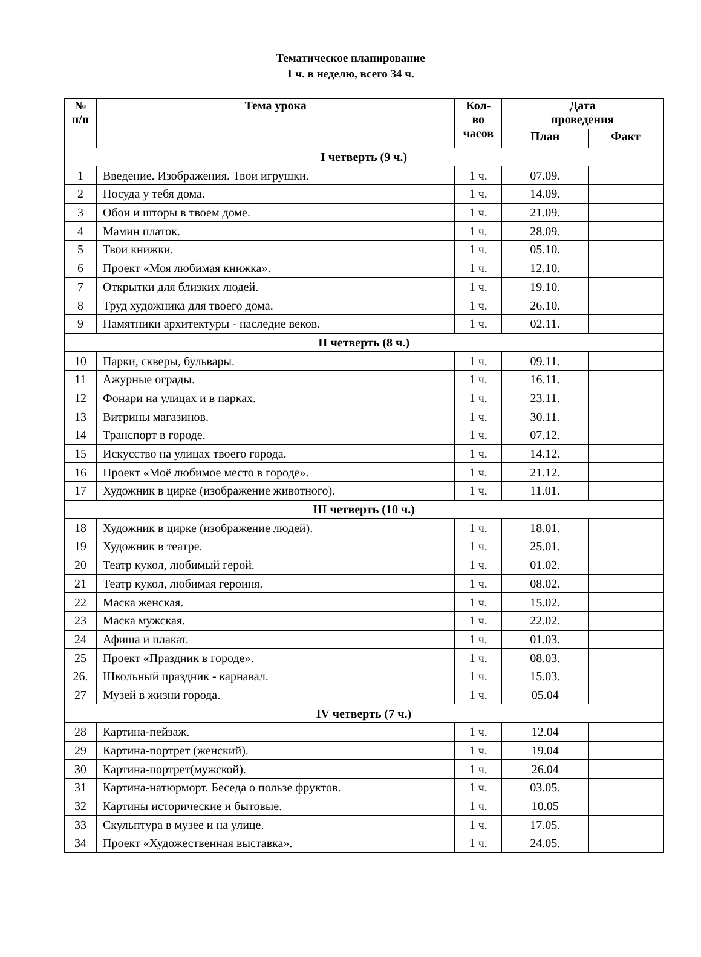Тематическое планирование
1 ч. в неделю, всего 34 ч.
| № п/п | Тема урока | Кол- во часов | Дата проведения | |
| --- | --- | --- | --- | --- |
| | | | План | Факт |
| I четверть (9 ч.) | | | | |
| 1 | Введение. Изображения. Твои игрушки. | 1 ч. | 07.09. | |
| 2 | Посуда у тебя дома. | 1 ч. | 14.09. | |
| 3 | Обои и шторы в твоем доме. | 1 ч. | 21.09. | |
| 4 | Мамин платок. | 1 ч. | 28.09. | |
| 5 | Твои книжки. | 1 ч. | 05.10. | |
| 6 | Проект «Моя любимая книжка». | 1 ч. | 12.10. | |
| 7 | Открытки для близких людей. | 1 ч. | 19.10. | |
| 8 | Труд художника для твоего дома. | 1 ч. | 26.10. | |
| 9 | Памятники архитектуры - наследие веков. | 1 ч. | 02.11. | |
| II четверть (8 ч.) | | | | |
| 10 | Парки, скверы, бульвары. | 1 ч. | 09.11. | |
| 11 | Ажурные ограды. | 1 ч. | 16.11. | |
| 12 | Фонари на улицах и в парках. | 1 ч. | 23.11. | |
| 13 | Витрины магазинов. | 1 ч. | 30.11. | |
| 14 | Транспорт в городе. | 1 ч. | 07.12. | |
| 15 | Искусство на улицах твоего города. | 1 ч. | 14.12. | |
| 16 | Проект «Моё любимое место в городе». | 1 ч. | 21.12. | |
| 17 | Художник в цирке (изображение животного). | 1 ч. | 11.01. | |
| III четверть (10 ч.) | | | | |
| 18 | Художник в цирке (изображение людей). | 1 ч. | 18.01. | |
| 19 | Художник в театре. | 1 ч. | 25.01. | |
| 20 | Театр кукол, любимый герой. | 1 ч. | 01.02. | |
| 21 | Театр кукол, любимая героиня. | 1 ч. | 08.02. | |
| 22 | Маска женская. | 1 ч. | 15.02. | |
| 23 | Маска мужская. | 1 ч. | 22.02. | |
| 24 | Афиша и плакат. | 1 ч. | 01.03. | |
| 25 | Проект «Праздник в городе». | 1 ч. | 08.03. | |
| 26. | Школьный праздник - карнавал. | 1 ч. | 15.03. | |
| 27 | Музей в жизни города. | 1 ч. | 05.04 | |
| IV четверть (7 ч.) | | | | |
| 28 | Картина-пейзаж. | 1 ч. | 12.04 | |
| 29 | Картина-портрет (женский). | 1 ч. | 19.04 | |
| 30 | Картина-портрет(мужской). | 1 ч. | 26.04 | |
| 31 | Картина-натюрморт. Беседа о пользе фруктов. | 1 ч. | 03.05. | |
| 32 | Картины исторические и бытовые. | 1 ч. | 10.05 | |
| 33 | Скульптура в музее и на улице. | 1 ч. | 17.05. | |
| 34 | Проект «Художественная выставка». | 1 ч. | 24.05. | |